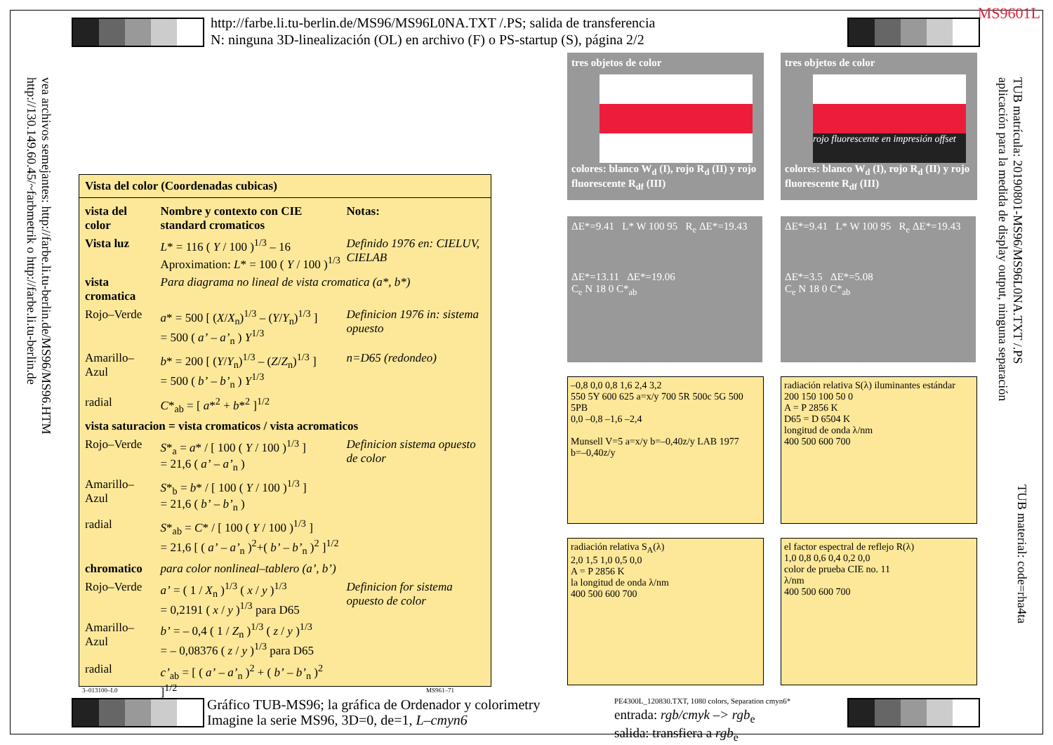MS9601L
http://farbe.li.tu-berlin.de/MS96/MS96L0NA.TXT /.PS; salida de transferencia
N: ninguna 3D-linealización (OL) en archivo (F) o PS-startup (S), página 2/2
vea archivos semejantes: http://farbe.li.tu-berlin.de/MS96/MS96.HTM
http://130.149.60.45/~farbmetrik o http://farbe.li.tu-berlin.de
TUB matrícula: 20190801-MS96/MS96L0NA.TXT /.PS
aplicación para la medida de display output, ninguna separación
TUB material: code=rha4ta
Vista del color (Coordenadas cubicas)
| vista del color | Nombre y contexto con CIE standard cromaticos | Notas: |
| Vista luz | L * = 116 ( Y / 100 )<sup>1/3</sup> – 16 Aproximation: L * = 100 ( Y / 100 )<sup>1/3</sup> | Definido 1976 en: CIELUV, CIELAB |
| vista cromatica | Para diagrama no lineal de vista cromatica (a*, b*) | |
| Rojo–Verde | a * = 500 [ ( X / X<sub>n</sub>)<sup>1/3</sup> – ( Y / Y<sub>n</sub>)<sup>1/3</sup> ] = 500 ( a’ – a’<sub>n</sub> ) Y<sup>1/3</sup> | Definicion 1976 in: sistema opuesto |
| Amarillo–Azul | b * = 200 [ ( Y / Y<sub>n</sub>)<sup>1/3</sup> – ( Z / Z<sub>n</sub>)<sup>1/3</sup> ] = 500 ( b’ – b’<sub>n</sub> ) Y<sup>1/3</sup> | n=D65 (redondeo) |
| radial | C *<sub>ab</sub> = [ a *<sup>2</sup> + b *<sup>2</sup> ]<sup>1/2</sup> | |
| vista saturacion = vista cromaticos / vista acromaticos | | |
| Rojo–Verde | S *<sub>a</sub> = a * / [ 100 ( Y / 100 )<sup>1/3</sup> ] = 21,6 ( a’ – a’<sub>n</sub> ) | Definicion sistema opuesto de color |
| Amarillo–Azul | S *<sub>b</sub> = b * / [ 100 ( Y / 100 )<sup>1/3</sup> ] = 21,6 ( b’ – b’<sub>n</sub> ) | |
| radial | S *<sub>ab</sub> = C * / [ 100 ( Y / 100 )<sup>1/3</sup> ] = 21,6 [ ( a’ – a’<sub>n</sub> )<sup>2</sup>+( b’ – b’<sub>n</sub> )<sup>2</sup> ]<sup>1/2</sup> | |
| chromatico | para color nonlineal–tablero (a’, b’) | |
| Rojo–Verde | a’ = ( 1 / X<sub>n</sub> )<sup>1/3</sup> ( x / y )<sup>1/3</sup> = 0,2191 ( x / y )<sup>1/3</sup> para D65 | Definicion for sistema opuesto de color |
| Amarillo–Azul | b’ = – 0,4 ( 1 / Z<sub>n</sub> )<sup>1/3</sup> ( z / y )<sup>1/3</sup> = – 0,08376 ( z / y )<sup>1/3</sup> para D65 | |
| radial | c’<sub>ab</sub> = [ ( a’ – a’<sub>n</sub> )<sup>2</sup> + ( b’ – b’<sub>n</sub> )<sup>2</sup> ]<sup>1/2</sup> | |
3–013100–L0 MS961–71
tres objetos de color
colores: blanco W<sub>d</sub> (I), rojo R<sub>d</sub> (II) y rojo fluorescente R<sub>df</sub> (III)
tres objetos de color
rojo fluorescente en impresión offset
colores: blanco W<sub>d</sub> (I), rojo R<sub>d</sub> (II) y rojo fluorescente R<sub>df</sub> (III)
ΔE*=9.41 L* W 100 95 R<sub>e</sub> ΔE*=19.43
ΔE*=13.11 ΔE*=19.06
C<sub>e</sub> N 18 0 C*<sub>ab</sub>
ΔE*=9.41 L* W 100 95 R<sub>e</sub> ΔE*=19.43
ΔE*=3.5 ΔE*=5.08
C<sub>e</sub> N 18 0 C*<sub>ab</sub>
–0,8 0,0 0,8 1,6 2,4 3,2
550 5Y 600 625 a=x/y 700 5R 500c 5G 500 5PB
0,0 –0,8 –1,6 –2,4
Munsell V=5 a=x/y b=–0,40z/y LAB 1977
b=–0,40z/y
radiación relativa S(λ) iluminantes estándar
200 150 100 50 0
A = P 2856 K
D65 = D 6504 K
longitud de onda λ/nm
400 500 600 700
radiación relativa S<sub>A</sub>(λ)
2,0 1,5 1,0 0,5 0,0
A = P 2856 K
la longitud de onda λ/nm
400 500 600 700
el factor espectral de reflejo R(λ)
1,0 0,8 0,6 0,4 0,2 0,0
color de prueba CIE no. 11
λ/nm
400 500 600 700
Gráfico TUB-MS96; la gráfica de Ordenador y colorimetry
Imagine la serie MS96, 3D=0, de=1, L–cmyn6
PE4300L_120830.TXT, 1080 colors, Separation cmyn6*
entrada: rgb/cmyk –> rgb<sub>e</sub>
salida: transfiera a rgb<sub>e</sub>